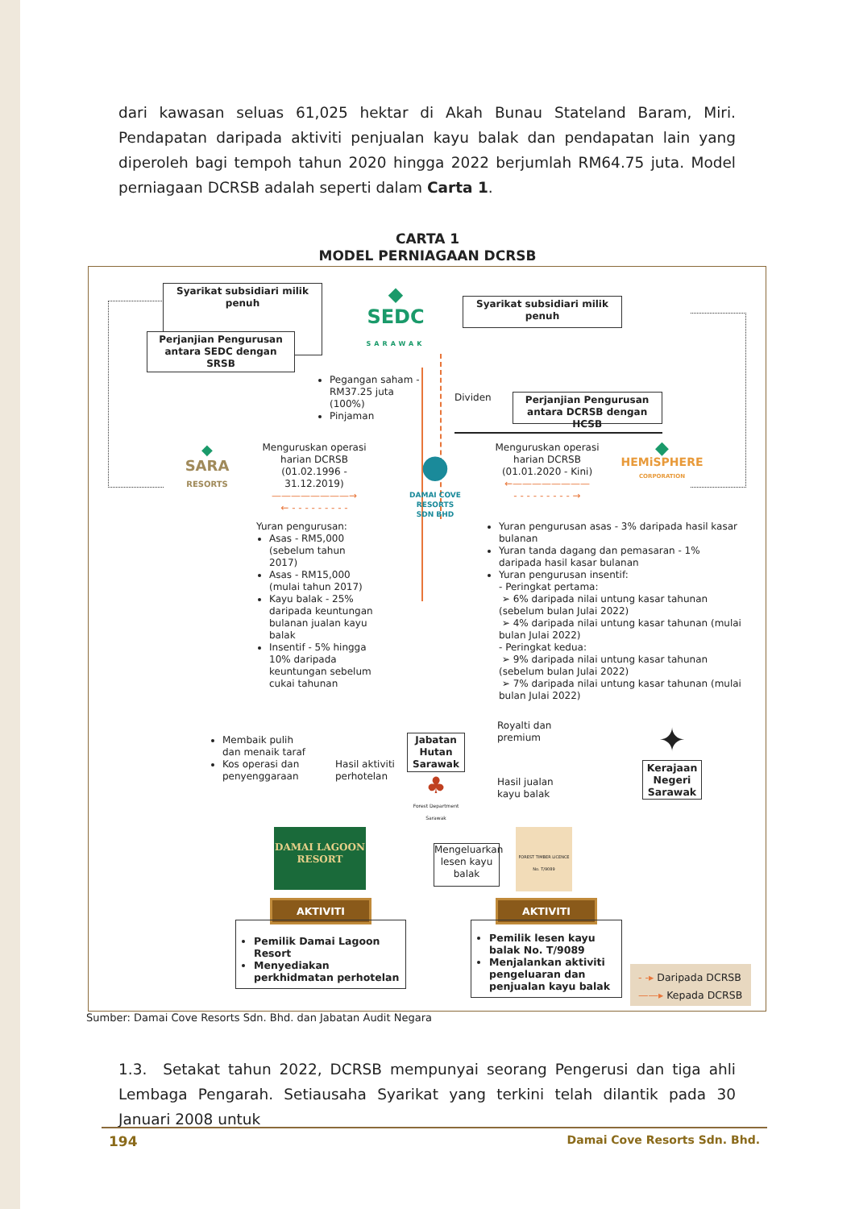dari kawasan seluas 61,025 hektar di Akah Bunau Stateland Baram, Miri. Pendapatan daripada aktiviti penjualan kayu balak dan pendapatan lain yang diperoleh bagi tempoh tahun 2020 hingga 2022 berjumlah RM64.75 juta. Model perniagaan DCRSB adalah seperti dalam Carta 1.
CARTA 1
MODEL PERNIAGAAN DCRSB
Syarikat subsidiari milik penuh
◆
SEDC
SARAWAK
Syarikat subsidiari milik penuh
Perjanjian Pengurusan antara SEDC dengan SRSB
Pegangan saham - RM37.25 juta (100%)
Pinjaman
Dividen
Perjanjian Pengurusan antara DCRSB dengan HCSB
◆
SARA
RESORTS
Menguruskan operasi harian DCRSB (01.02.1996 - 31.12.2019)
————————→
← - - - - - - - - -
●
DAMAI COVE RESORTS
SDN BHD
Menguruskan operasi harian DCRSB (01.01.2020 - Kini)
←————————
- - - - - - - - - →
◆
HEMiSPHERE
CORPORATION
Yuran pengurusan:
Asas - RM5,000 (sebelum tahun 2017)
Asas - RM15,000 (mulai tahun 2017)
Kayu balak - 25% daripada keuntungan bulanan jualan kayu balak
Insentif - 5% hingga 10% daripada keuntungan sebelum cukai tahunan
Yuran pengurusan asas - 3% daripada hasil kasar bulanan
Yuran tanda dagang dan pemasaran - 1% daripada hasil kasar bulanan
Yuran pengurusan insentif:
- Peringkat pertama:
➢ 6% daripada nilai untung kasar tahunan (sebelum bulan Julai 2022)
➢ 4% daripada nilai untung kasar tahunan (mulai bulan Julai 2022)
- Peringkat kedua:
➢ 9% daripada nilai untung kasar tahunan (sebelum bulan Julai 2022)
➢ 7% daripada nilai untung kasar tahunan (mulai bulan Julai 2022)
Membaik pulih dan menaik taraf
Kos operasi dan penyenggaraan
Hasil aktiviti perhotelan
Jabatan Hutan Sarawak
♣
Forest Department Sarawak
Royalti dan premium
Hasil jualan kayu balak
✦
Kerajaan Negeri Sarawak
DAMAI LAGOON RESORT
Mengeluarkan lesen kayu balak
FOREST TIMBER LICENCE No. T/9089
AKTIVITI
Pemilik Damai Lagoon Resort
Menyediakan perkhidmatan perhotelan
AKTIVITI
Pemilik lesen kayu balak No. T/9089
Menjalankan aktiviti pengeluaran dan penjualan kayu balak
- -▸ Daripada DCRSB
——▸ Kepada DCRSB
Sumber: Damai Cove Resorts Sdn. Bhd. dan Jabatan Audit Negara
1.3. Setakat tahun 2022, DCRSB mempunyai seorang Pengerusi dan tiga ahli Lembaga Pengarah. Setiausaha Syarikat yang terkini telah dilantik pada 30 Januari 2008 untuk
194 Damai Cove Resorts Sdn. Bhd.